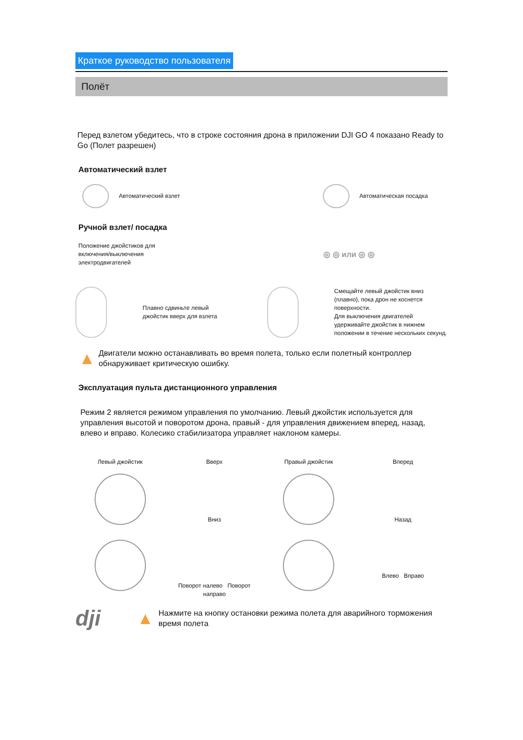Краткое руководство пользователя
Полёт
Перед взлетом убедитесь, что в строке состояния дрона в приложении DJI GO 4 показано Ready to Go (Полет разрешен)
Автоматический взлет
Автоматический взлет Автоматическая посадка
Ручной взлет/ посадка
Положение джойстиков для включения/выключения электродвигателей
◎ ◎ или ◎ ◎
Плавно сдвиньте левый джойстик вверх для взлета
Смещайте левый джойстик вниз (плавно), пока дрон не коснется поверхности.
Для выключения двигателей удерживайте джойстик в нижнем положении в течение нескольких секунд.
▲
Двигатели можно останавливать во время полета, только если полетный контроллер обнаруживает критическую ошибку.
Эксплуатация пульта дистанционного управления
Режим 2 является режимом управления по умолчанию. Левый джойстик используется для управления высотой и поворотом дрона, правый - для управления движением вперед, назад, влево и вправо. Колесико стабилизатора управляет наклоном камеры.
Левый джойстик
Вверх
Вниз
Правый джойстик
Вперед
Назад
Поворот налево Поворот направо
Влево Вправо
dji ▲
Нажмите на кнопку остановки режима полета для аварийного торможения время полета